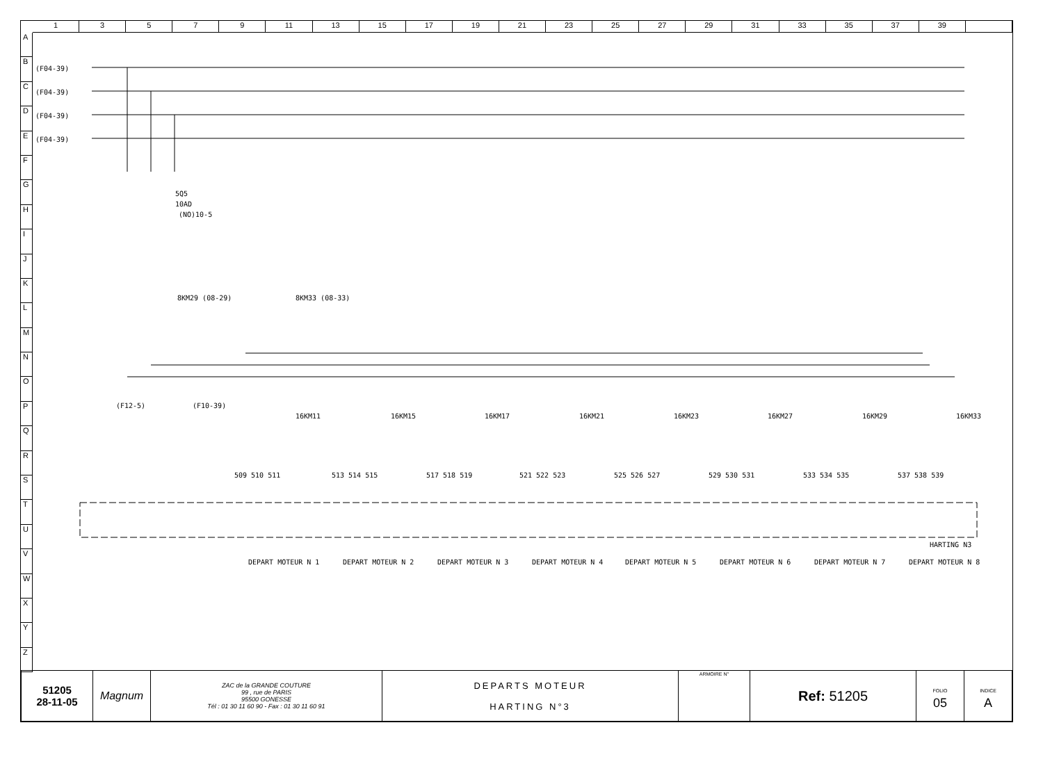1 3 5 7 9 11 13 15 17 19 21 23 25 27 29 31 33 35 37 39
A
B
C
D
E
F
G
H
I
J
K
L
M
N
O
P
Q
R
S
T
U
V
W
X
Y
Z
(F04-39)
(F04-39)
(F04-39)
(F04-39)
5Q5
10AD
(NO)10-5
8KM29 (08-29)
8KM33 (08-33)
16KM11
16KM15
16KM17
16KM21
16KM23
16KM27
16KM29
16KM33
(F12-5)
(F10-39)
509 510 511
513 514 515
517 518 519
521 522 523
525 526 527
529 530 531
533 534 535
537 538 539
HARTING N3
DEPART MOTEUR N 1
DEPART MOTEUR N 2
DEPART MOTEUR N 3
DEPART MOTEUR N 4
DEPART MOTEUR N 5
DEPART MOTEUR N 6
DEPART MOTEUR N 7
DEPART MOTEUR N 8
| 51205 28-11-05 | Magnum | ZAC de la GRANDE COUTURE 99 , rue de PARIS 95500 GONESSE Tél : 01 30 11 60 90 - Fax : 01 30 11 60 91 | DEPARTS MOTEUR HARTING N°3 | ARMOIRE N° | Ref: 51205 | FOLIO 05 | INDICE A |